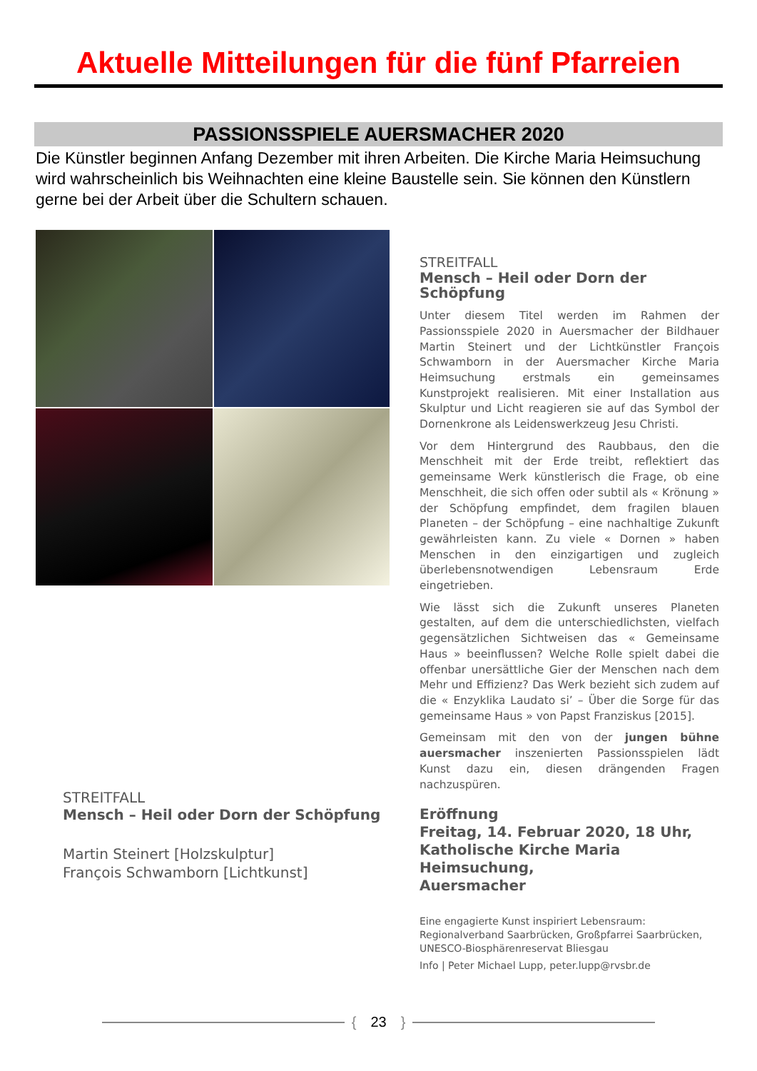Aktuelle Mitteilungen für die fünf Pfarreien
PASSIONSSPIELE AUERSMACHER 2020
Die Künstler beginnen Anfang Dezember mit ihren Arbeiten. Die Kirche Maria Heimsuchung wird wahrscheinlich bis Weihnachten eine kleine Baustelle sein. Sie können den Künstlern gerne bei der Arbeit über die Schultern schauen.
STREITFALL
Mensch – Heil oder Dorn der Schöpfung
Martin Steinert [Holzskulptur]
François Schwamborn [Lichtkunst]
STREITFALL
Mensch – Heil oder Dorn der Schöpfung
Unter diesem Titel werden im Rahmen der Passionsspiele 2020 in Auersmacher der Bildhauer Martin Steinert und der Lichtkünstler François Schwamborn in der Auersmacher Kirche Maria Heimsuchung erstmals ein gemeinsames Kunstprojekt realisieren. Mit einer Installation aus Skulptur und Licht reagieren sie auf das Symbol der Dornenkrone als Leidenswerkzeug Jesu Christi.
Vor dem Hintergrund des Raubbaus, den die Menschheit mit der Erde treibt, reflektiert das gemeinsame Werk künstlerisch die Frage, ob eine Menschheit, die sich offen oder subtil als « Krönung » der Schöpfung empfindet, dem fragilen blauen Planeten – der Schöpfung – eine nachhaltige Zukunft gewährleisten kann. Zu viele « Dornen » haben Menschen in den einzigartigen und zugleich überlebensnotwendigen Lebensraum Erde eingetrieben.
Wie lässt sich die Zukunft unseres Planeten gestalten, auf dem die unterschiedlichsten, vielfach gegensätzlichen Sichtweisen das « Gemeinsame Haus » beeinflussen? Welche Rolle spielt dabei die offenbar unersättliche Gier der Menschen nach dem Mehr und Effizienz? Das Werk bezieht sich zudem auf die « Enzyklika Laudato si’ – Über die Sorge für das gemeinsame Haus » von Papst Franziskus [2015].
Gemeinsam mit den von der jungen bühne auersmacher inszenierten Passionsspielen lädt Kunst dazu ein, diesen drängenden Fragen nachzuspüren.
Eröffnung
Freitag, 14. Februar 2020, 18 Uhr,
Katholische Kirche Maria Heimsuchung,
Auersmacher
Eine engagierte Kunst inspiriert Lebensraum:
Regionalverband Saarbrücken, Großpfarrei Saarbrücken,
UNESCO-Biosphärenreservat Bliesgau
Info | Peter Michael Lupp, peter.lupp@rvsbr.de
{ 23 }